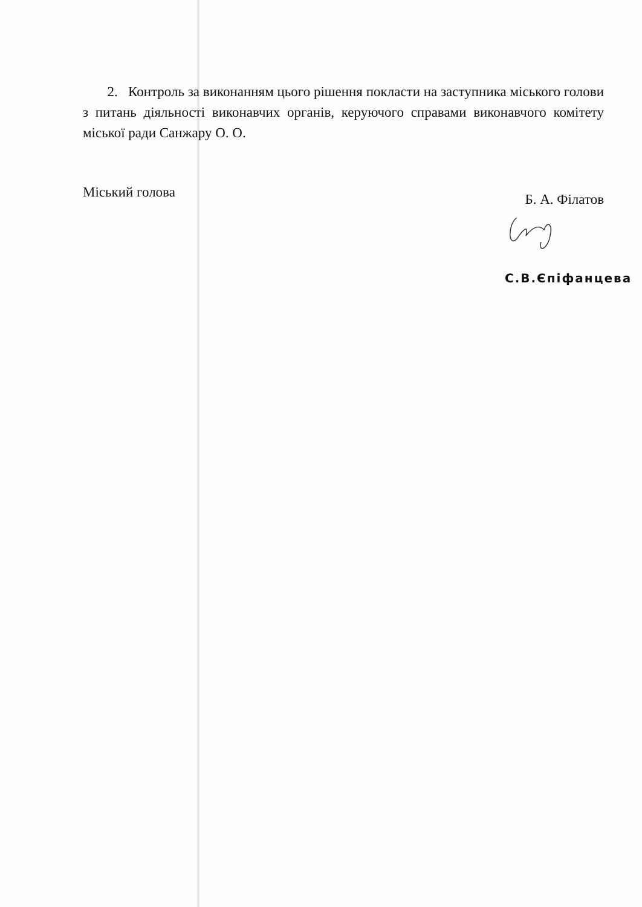2. Контроль за виконанням цього рішення покласти на заступника міського голови з питань діяльності виконавчих органів, керуючого справами виконавчого комітету міської ради Санжару О. О.
Міський голова Б. А. Філатов
С.В.Єпіфанцева